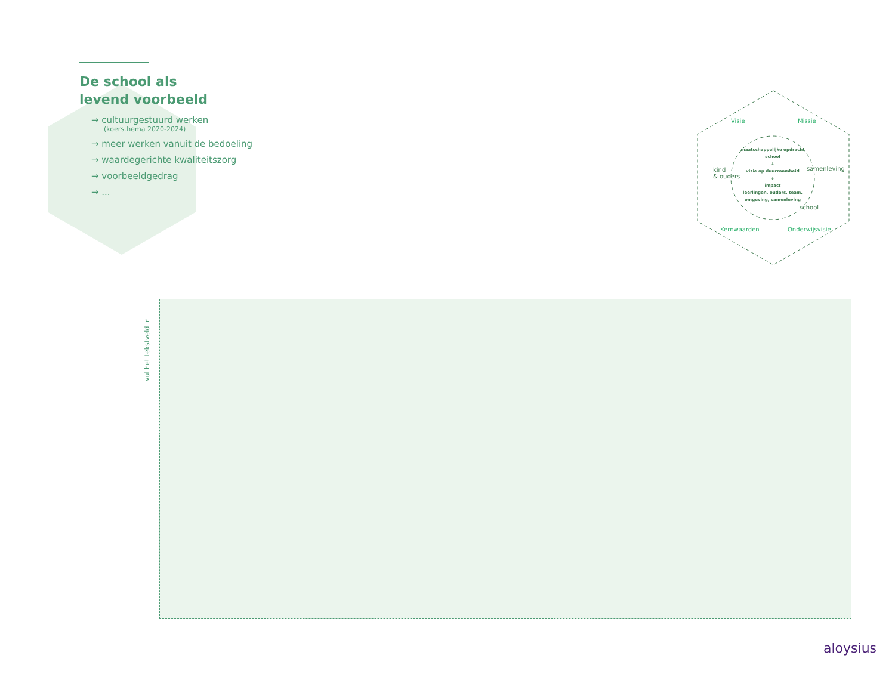De school als
levend voorbeeld
→ cultuurgestuurd werken
(koersthema 2020-2024)
→ meer werken vanuit de bedoeling
→ waardegerichte kwaliteitszorg
→ voorbeeldgedrag
→ ...
Visie Missie
Kernwaarden Onderwijsvisie
kind
& ouders
samenleving
school
maatschappelijke opdracht school
↓
visie op duurzaamheid
↓
impact
leerlingen, ouders, team, omgeving, samenleving
vul het tekstveld in
aloysius